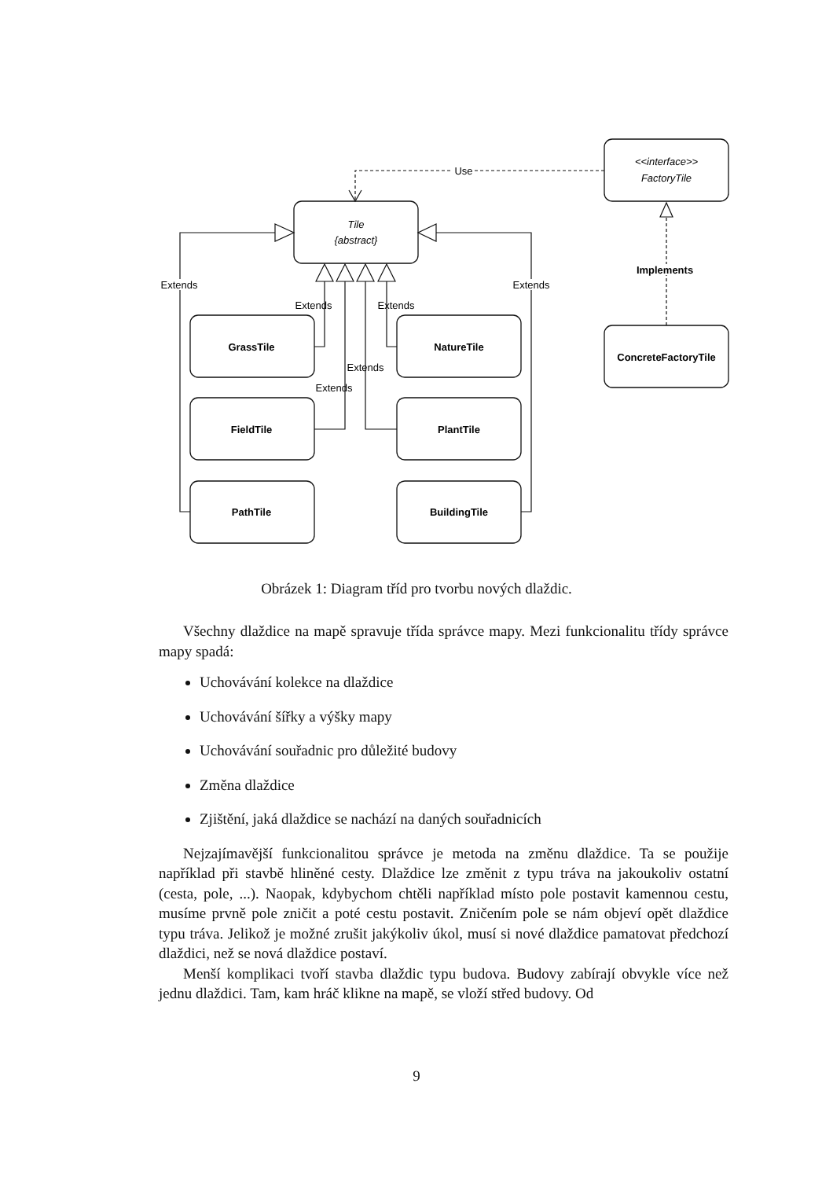Use
Tile
{abstract}
<<interface>>
FactoryTile
Implements
Extends
Extends
Extends
Extends
Extends
Extends
GrassTile
NatureTile
FieldTile
PlantTile
PathTile
BuildingTile
ConcreteFactoryTile
Obrázek 1: Diagram tříd pro tvorbu nových dlaždic.
Všechny dlaždice na mapě spravuje třída správce mapy. Mezi funkcionalitu třídy správce mapy spadá:
Uchovávání kolekce na dlaždice
Uchovávání šířky a výšky mapy
Uchovávání souřadnic pro důležité budovy
Změna dlaždice
Zjištění, jaká dlaždice se nachází na daných souřadnicích
Nejzajímavější funkcionalitou správce je metoda na změnu dlaždice. Ta se použije například při stavbě hliněné cesty. Dlaždice lze změnit z typu tráva na jakoukoliv ostatní (cesta, pole, ...). Naopak, kdybychom chtěli například místo pole postavit kamennou cestu, musíme prvně pole zničit a poté cestu postavit. Zničením pole se nám objeví opět dlaždice typu tráva. Jelikož je možné zrušit jakýkoliv úkol, musí si nové dlaždice pamatovat předchozí dlaždici, než se nová dlaždice postaví.
Menší komplikaci tvoří stavba dlaždic typu budova. Budovy zabírají obvykle více než jednu dlaždici. Tam, kam hráč klikne na mapě, se vloží střed budovy. Od
9